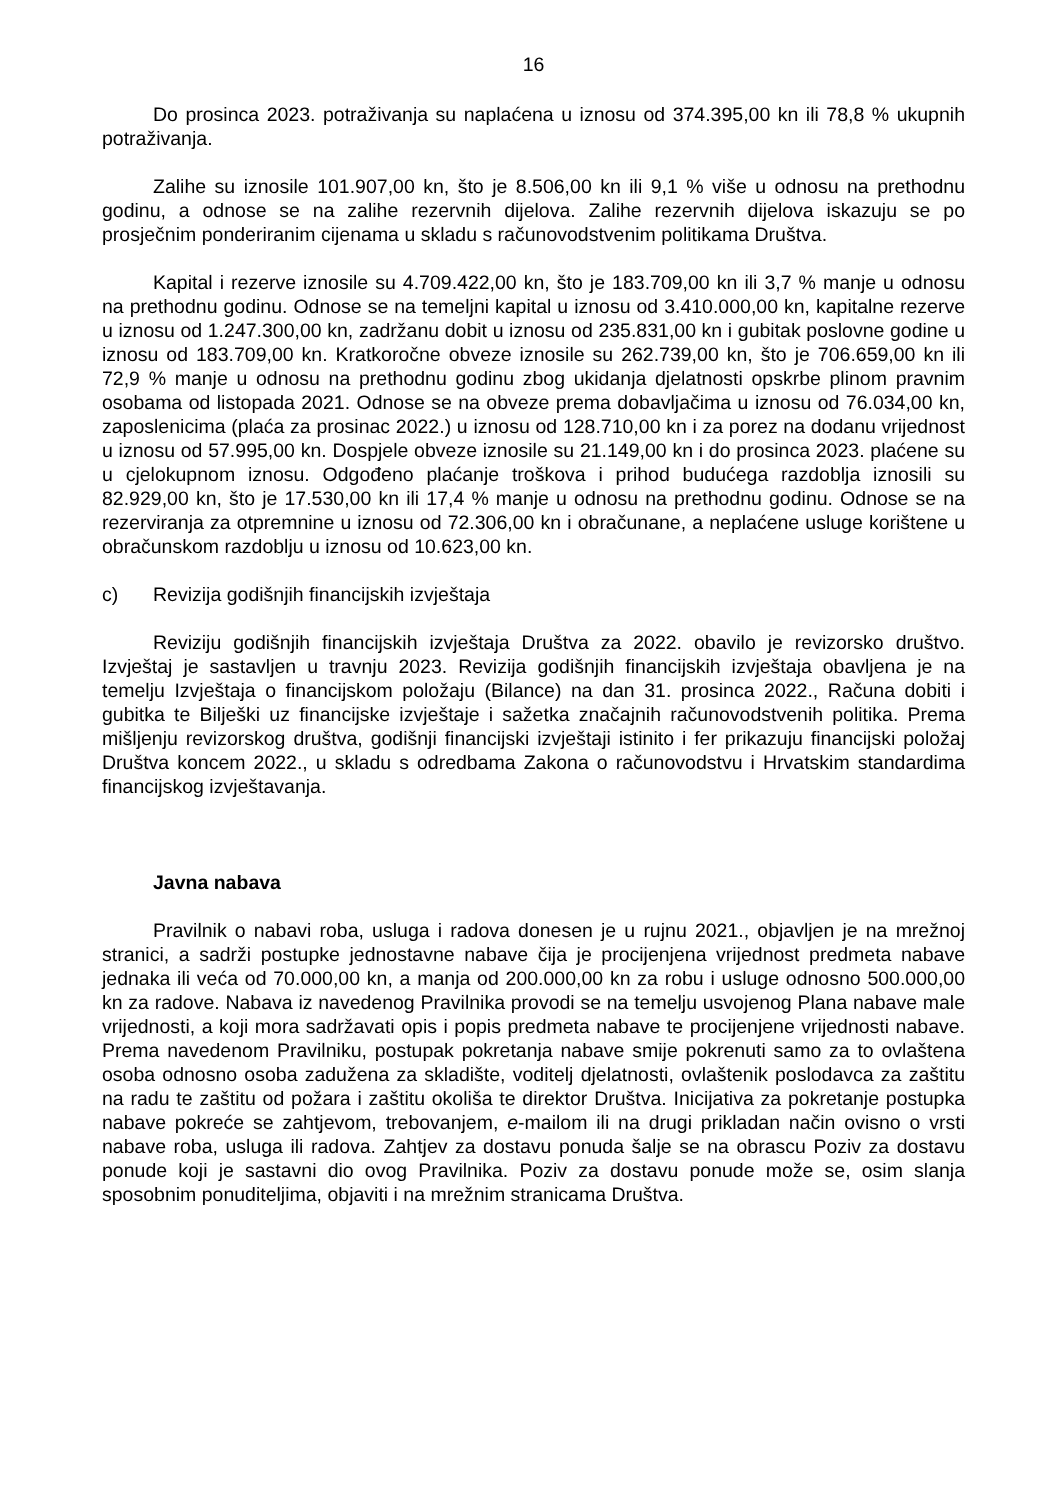16
Do prosinca 2023. potraživanja su naplaćena u iznosu od 374.395,00 kn ili 78,8 % ukupnih potraživanja.
Zalihe su iznosile 101.907,00 kn, što je 8.506,00 kn ili 9,1 % više u odnosu na prethodnu godinu, a odnose se na zalihe rezervnih dijelova. Zalihe rezervnih dijelova iskazuju se po prosječnim ponderiranim cijenama u skladu s računovodstvenim politikama Društva.
Kapital i rezerve iznosile su 4.709.422,00 kn, što je 183.709,00 kn ili 3,7 % manje u odnosu na prethodnu godinu. Odnose se na temeljni kapital u iznosu od 3.410.000,00 kn, kapitalne rezerve u iznosu od 1.247.300,00 kn, zadržanu dobit u iznosu od 235.831,00 kn i gubitak poslovne godine u iznosu od 183.709,00 kn. Kratkoročne obveze iznosile su 262.739,00 kn, što je 706.659,00 kn ili 72,9 % manje u odnosu na prethodnu godinu zbog ukidanja djelatnosti opskrbe plinom pravnim osobama od listopada 2021. Odnose se na obveze prema dobavljačima u iznosu od 76.034,00 kn, zaposlenicima (plaća za prosinac 2022.) u iznosu od 128.710,00 kn i za porez na dodanu vrijednost u iznosu od 57.995,00 kn. Dospjele obveze iznosile su 21.149,00 kn i do prosinca 2023. plaćene su u cjelokupnom iznosu. Odgođeno plaćanje troškova i prihod budućega razdoblja iznosili su 82.929,00 kn, što je 17.530,00 kn ili 17,4 % manje u odnosu na prethodnu godinu. Odnose se na rezerviranja za otpremnine u iznosu od 72.306,00 kn i obračunane, a neplaćene usluge korištene u obračunskom razdoblju u iznosu od 10.623,00 kn.
c) Revizija godišnjih financijskih izvještaja
Reviziju godišnjih financijskih izvještaja Društva za 2022. obavilo je revizorsko društvo. Izvještaj je sastavljen u travnju 2023. Revizija godišnjih financijskih izvještaja obavljena je na temelju Izvještaja o financijskom položaju (Bilance) na dan 31. prosinca 2022., Računa dobiti i gubitka te Bilješki uz financijske izvještaje i sažetka značajnih računovodstvenih politika. Prema mišljenju revizorskog društva, godišnji financijski izvještaji istinito i fer prikazuju financijski položaj Društva koncem 2022., u skladu s odredbama Zakona o računovodstvu i Hrvatskim standardima financijskog izvještavanja.
Javna nabava
Pravilnik o nabavi roba, usluga i radova donesen je u rujnu 2021., objavljen je na mrežnoj stranici, a sadrži postupke jednostavne nabave čija je procijenjena vrijednost predmeta nabave jednaka ili veća od 70.000,00 kn, a manja od 200.000,00 kn za robu i usluge odnosno 500.000,00 kn za radove. Nabava iz navedenog Pravilnika provodi se na temelju usvojenog Plana nabave male vrijednosti, a koji mora sadržavati opis i popis predmeta nabave te procijenjene vrijednosti nabave. Prema navedenom Pravilniku, postupak pokretanja nabave smije pokrenuti samo za to ovlaštena osoba odnosno osoba zadužena za skladište, voditelj djelatnosti, ovlaštenik poslodavca za zaštitu na radu te zaštitu od požara i zaštitu okoliša te direktor Društva. Inicijativa za pokretanje postupka nabave pokreće se zahtjevom, trebovanjem, e-mailom ili na drugi prikladan način ovisno o vrsti nabave roba, usluga ili radova. Zahtjev za dostavu ponuda šalje se na obrascu Poziv za dostavu ponude koji je sastavni dio ovog Pravilnika. Poziv za dostavu ponude može se, osim slanja sposobnim ponuditeljima, objaviti i na mrežnim stranicama Društva.